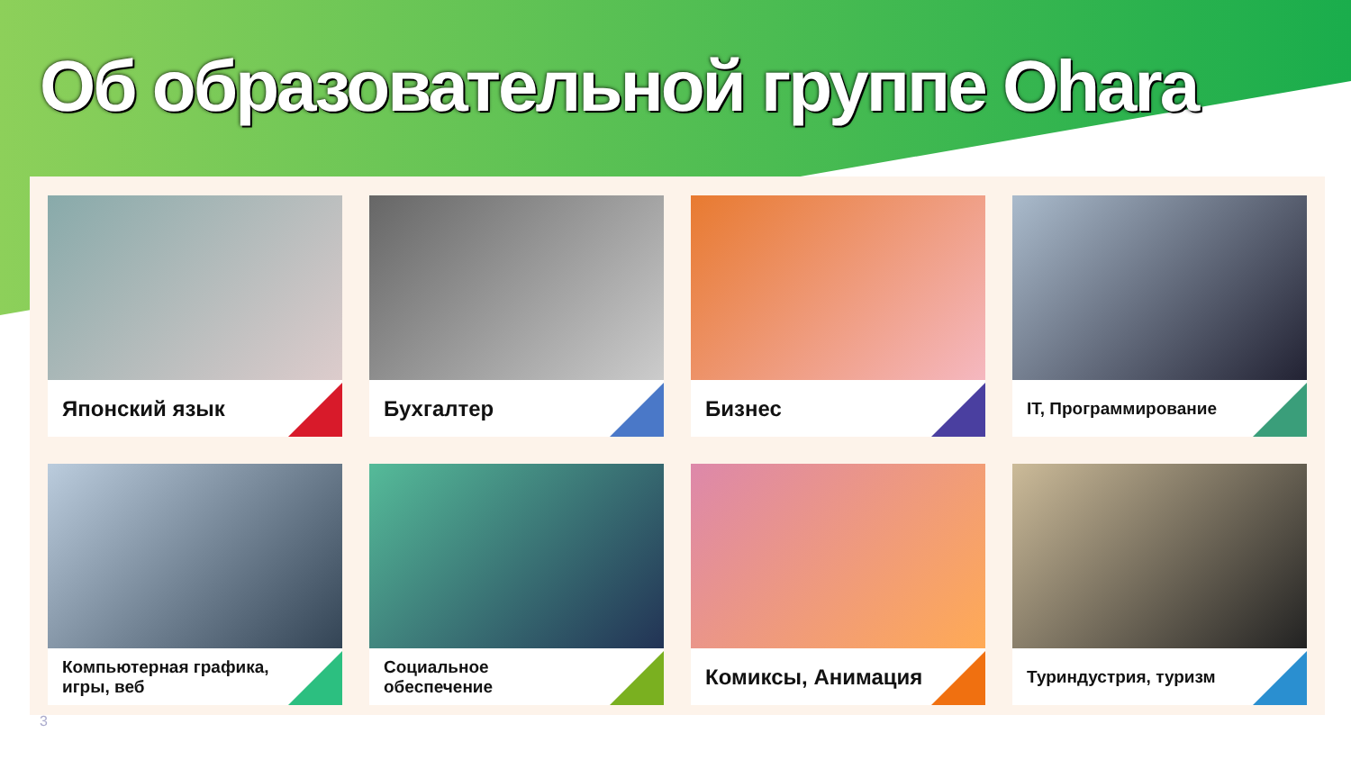Об образовательной группе Ohara
Японский язык
Бухгалтер
Бизнес
IT, Программирование
Компьютерная графика,
игры, веб
Социальное
обеспечение
Комиксы, Анимация
Туриндустрия, туризм
3